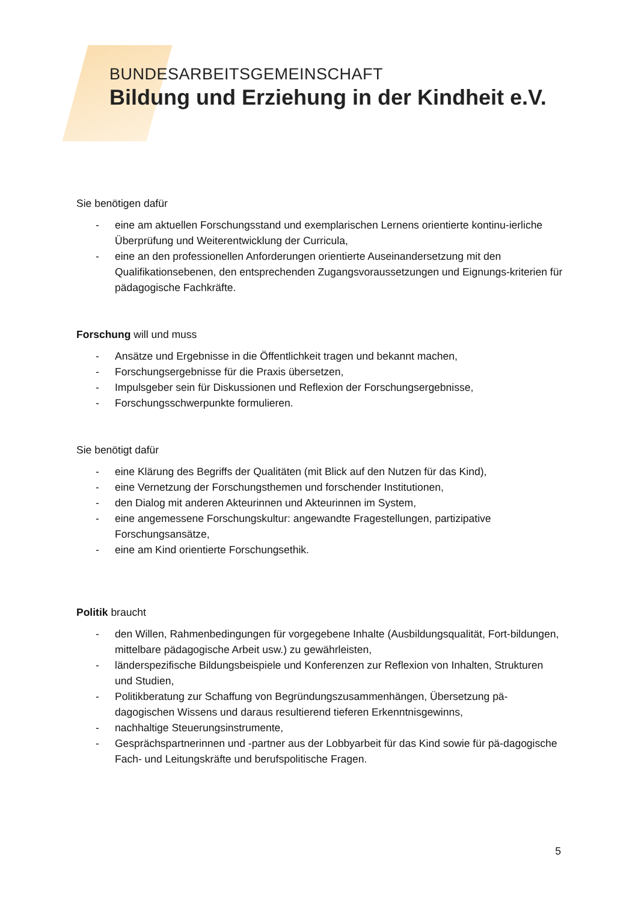BUNDESARBEITSGEMEINSCHAFT
Bildung und Erziehung in der Kindheit e.V.
Sie benötigen dafür
- eine am aktuellen Forschungsstand und exemplarischen Lernens orientierte kontinu-ierliche Überprüfung und Weiterentwicklung der Curricula,
- eine an den professionellen Anforderungen orientierte Auseinandersetzung mit den Qualifikationsebenen, den entsprechenden Zugangsvoraussetzungen und Eignungs-kriterien für pädagogische Fachkräfte.
Forschung will und muss
- Ansätze und Ergebnisse in die Öffentlichkeit tragen und bekannt machen,
- Forschungsergebnisse für die Praxis übersetzen,
- Impulsgeber sein für Diskussionen und Reflexion der Forschungsergebnisse,
- Forschungsschwerpunkte formulieren.
Sie benötigt dafür
- eine Klärung des Begriffs der Qualitäten (mit Blick auf den Nutzen für das Kind),
- eine Vernetzung der Forschungsthemen und forschender Institutionen,
- den Dialog mit anderen Akteurinnen und Akteurinnen im System,
- eine angemessene Forschungskultur: angewandte Fragestellungen, partizipative Forschungsansätze,
- eine am Kind orientierte Forschungsethik.
Politik braucht
- den Willen, Rahmenbedingungen für vorgegebene Inhalte (Ausbildungsqualität, Fort-bildungen, mittelbare pädagogische Arbeit usw.) zu gewährleisten,
- länderspezifische Bildungsbeispiele und Konferenzen zur Reflexion von Inhalten, Strukturen und Studien,
- Politikberatung zur Schaffung von Begründungszusammenhängen, Übersetzung pä-dagogischen Wissens und daraus resultierend tieferen Erkenntnisgewinns,
- nachhaltige Steuerungsinstrumente,
- Gesprächspartnerinnen und -partner aus der Lobbyarbeit für das Kind sowie für pä-dagogische Fach- und Leitungskräfte und berufspolitische Fragen.
5